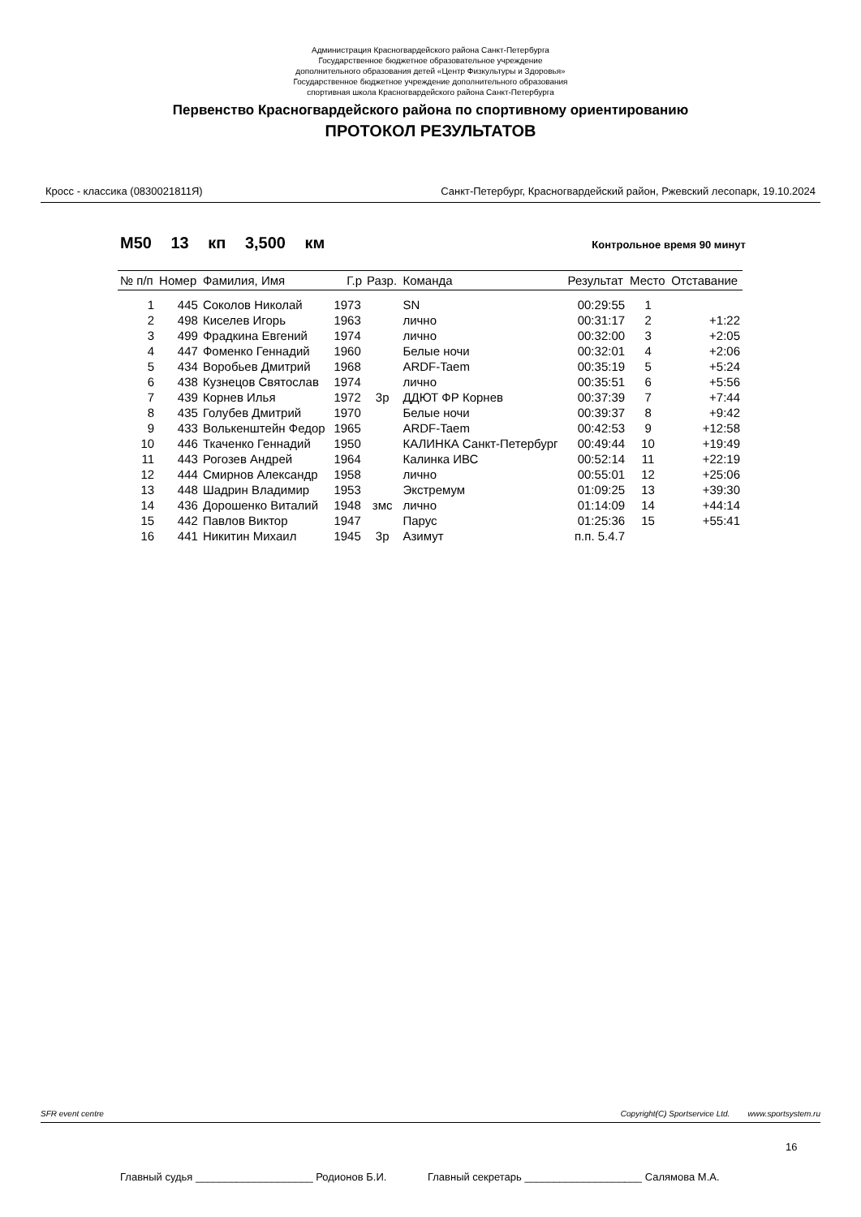Администрация Красногвардейского района Санкт-Петербурга
Государственное бюджетное образовательное учреждение
дополнительного образования детей «Центр Физкультуры и Здоровья»
Государственное бюджетное учреждение дополнительного образования
спортивная школа Красногвардейского района Санкт-Петербурга
Первенство Красногвардейского района по спортивному ориентированию
ПРОТОКОЛ РЕЗУЛЬТАТОВ
Кросс - классика (0830021811Я) Санкт-Петербург, Красногвардейский район, Ржевский лесопарк, 19.10.2024
М50 13 кп 3,500 км Контрольное время 90 минут
| № п/п | Номер | Фамилия, Имя | Г.р | Разр. | Команда | Результат | Место | Отставание |
| --- | --- | --- | --- | --- | --- | --- | --- | --- |
| 1 | 445 | Соколов Николай | 1973 | | SN | 00:29:55 | 1 | |
| 2 | 498 | Киселев Игорь | 1963 | | лично | 00:31:17 | 2 | +1:22 |
| 3 | 499 | Фрадкина Евгений | 1974 | | лично | 00:32:00 | 3 | +2:05 |
| 4 | 447 | Фоменко Геннадий | 1960 | | Белые ночи | 00:32:01 | 4 | +2:06 |
| 5 | 434 | Воробьев Дмитрий | 1968 | | ARDF-Taem | 00:35:19 | 5 | +5:24 |
| 6 | 438 | Кузнецов Святослав | 1974 | | лично | 00:35:51 | 6 | +5:56 |
| 7 | 439 | Корнев Илья | 1972 | 3р | ДДЮТ ФР Корнев | 00:37:39 | 7 | +7:44 |
| 8 | 435 | Голубев Дмитрий | 1970 | | Белые ночи | 00:39:37 | 8 | +9:42 |
| 9 | 433 | Волькенштейн Федор | 1965 | | ARDF-Taem | 00:42:53 | 9 | +12:58 |
| 10 | 446 | Ткаченко Геннадий | 1950 | | КАЛИНКА Санкт-Петербург | 00:49:44 | 10 | +19:49 |
| 11 | 443 | Рогозев Андрей | 1964 | | Калинка ИВС | 00:52:14 | 11 | +22:19 |
| 12 | 444 | Смирнов Александр | 1958 | | лично | 00:55:01 | 12 | +25:06 |
| 13 | 448 | Шадрин Владимир | 1953 | | Экстремум | 01:09:25 | 13 | +39:30 |
| 14 | 436 | Дорошенко Виталий | 1948 | змс | лично | 01:14:09 | 14 | +44:14 |
| 15 | 442 | Павлов Виктор | 1947 | | Парус | 01:25:36 | 15 | +55:41 |
| 16 | 441 | Никитин Михаил | 1945 | 3р | Азимут | п.п. 5.4.7 | | |
SFR event centre Copyright(C) Sportservice Ltd. www.sportsystem.ru
16
Главный судья ____________________ Родионов Б.И. Главный секретарь ____________________ Салямова М.А.